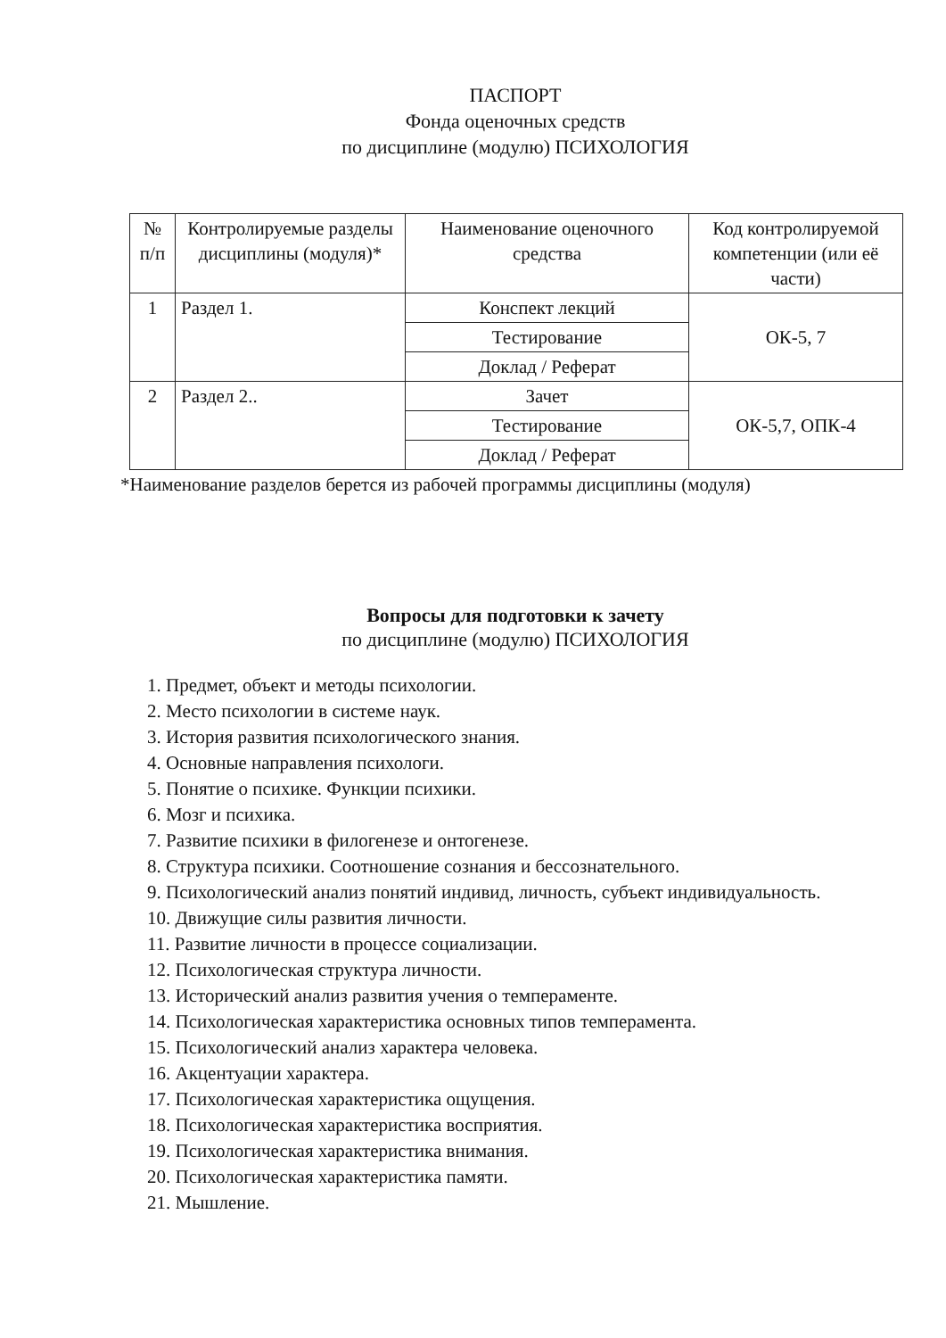ПАСПОРТ
Фонда оценочных средств
по дисциплине (модулю) ПСИХОЛОГИЯ
| № п/п | Контролируемые разделы дисциплины (модуля)* | Наименование оценочного средства | Код контролируемой компетенции (или её части) |
| --- | --- | --- | --- |
| 1 | Раздел 1. | Конспект лекций | ОК-5, 7 |
| | | Тестирование | |
| | | Доклад / Реферат | |
| 2 | Раздел 2.. | Зачет | ОК-5,7, ОПК-4 |
| | | Тестирование | |
| | | Доклад / Реферат | |
*Наименование разделов берется из рабочей программы дисциплины (модуля)
Вопросы для подготовки к зачету
по дисциплине (модулю) ПСИХОЛОГИЯ
1. Предмет, объект и методы психологии.
2. Место психологии в системе наук.
3. История развития психологического знания.
4. Основные направления психологи.
5. Понятие о психике. Функции психики.
6. Мозг и психика.
7. Развитие психики в филогенезе и онтогенезе.
8. Структура психики. Соотношение сознания и бессознательного.
9. Психологический анализ понятий индивид, личность, субъект индивидуальность.
10. Движущие силы развития личности.
11. Развитие личности в процессе социализации.
12. Психологическая структура личности.
13. Исторический анализ развития учения о темпераменте.
14. Психологическая характеристика основных типов темперамента.
15. Психологический анализ характера человека.
16. Акцентуации характера.
17. Психологическая характеристика ощущения.
18. Психологическая характеристика восприятия.
19. Психологическая характеристика внимания.
20. Психологическая характеристика памяти.
21. Мышление.